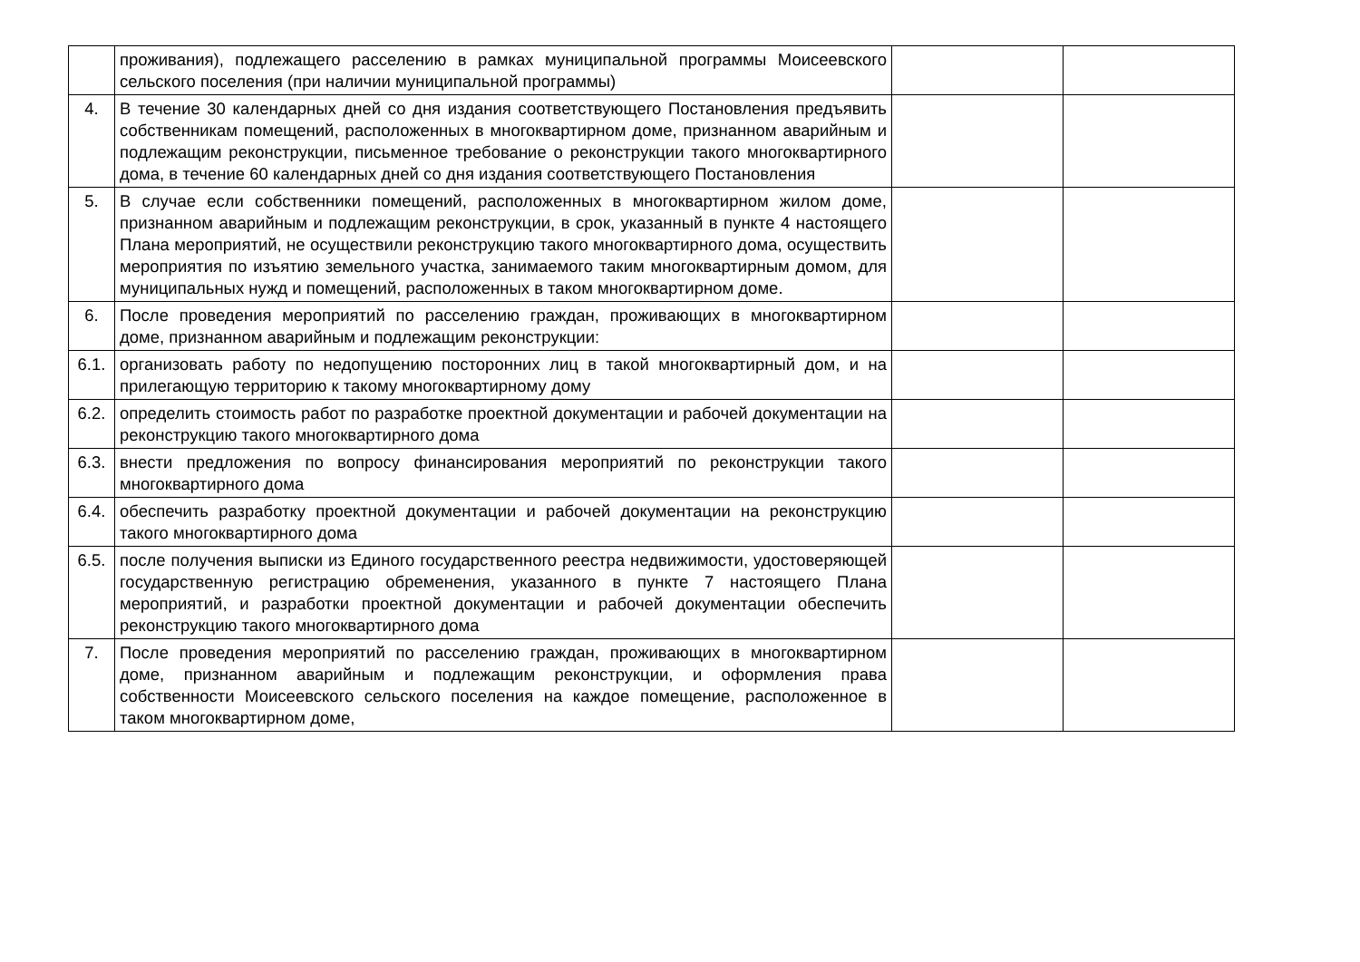| | проживания), подлежащего расселению в рамках муниципальной программы Моисеевского сельского поселения (при наличии муниципальной программы) | | |
| 4. | В течение 30 календарных дней со дня издания соответствующего Постановления предъявить собственникам помещений, расположенных в многоквартирном доме, признанном аварийным и подлежащим реконструкции, письменное требование о реконструкции такого многоквартирного дома, в течение 60 календарных дней со дня издания соответствующего Постановления | | |
| 5. | В случае если собственники помещений, расположенных в многоквартирном жилом доме, признанном аварийным и подлежащим реконструкции, в срок, указанный в пункте 4 настоящего Плана мероприятий, не осуществили реконструкцию такого многоквартирного дома, осуществить мероприятия по изъятию земельного участка, занимаемого таким многоквартирным домом, для муниципальных нужд и помещений, расположенных в таком многоквартирном доме. | | |
| 6. | После проведения мероприятий по расселению граждан, проживающих в многоквартирном доме, признанном аварийным и подлежащим реконструкции: | | |
| 6.1. | организовать работу по недопущению посторонних лиц в такой многоквартирный дом, и на прилегающую территорию к такому многоквартирному дому | | |
| 6.2. | определить стоимость работ по разработке проектной документации и рабочей документации на реконструкцию такого многоквартирного дома | | |
| 6.3. | внести предложения по вопросу финансирования мероприятий по реконструкции такого многоквартирного дома | | |
| 6.4. | обеспечить разработку проектной документации и рабочей документации на реконструкцию такого многоквартирного дома | | |
| 6.5. | после получения выписки из Единого государственного реестра недвижимости, удостоверяющей государственную регистрацию обременения, указанного в пункте 7 настоящего Плана мероприятий, и разработки проектной документации и рабочей документации обеспечить реконструкцию такого многоквартирного дома | | |
| 7. | После проведения мероприятий по расселению граждан, проживающих в многоквартирном доме, признанном аварийным и подлежащим реконструкции, и оформления права собственности Моисеевского сельского поселения на каждое помещение, расположенное в таком многоквартирном доме, | | |